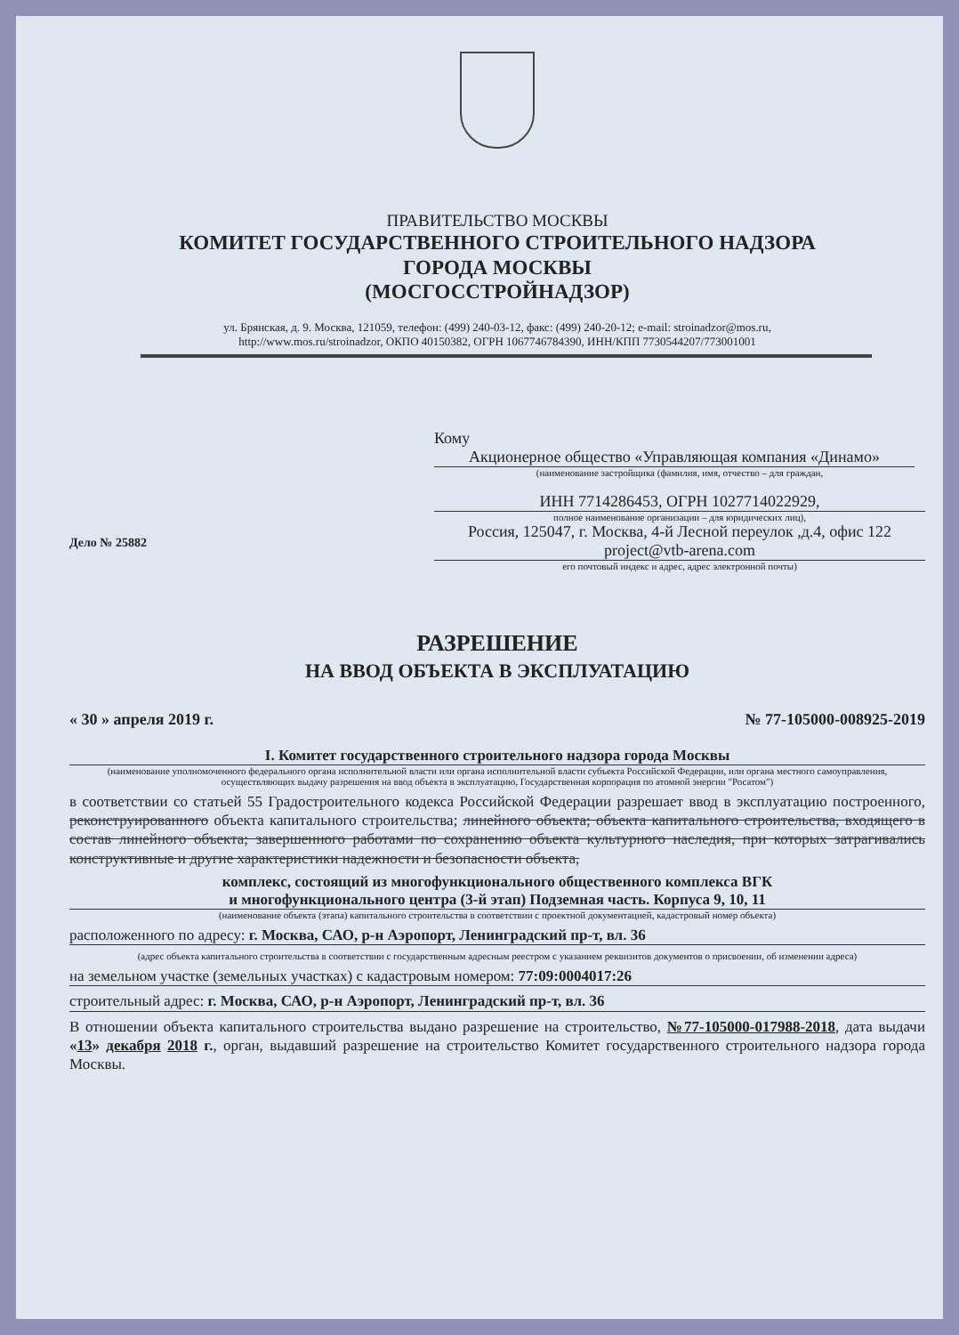ПРАВИТЕЛЬСТВО МОСКВЫ
КОМИТЕТ ГОСУДАРСТВЕННОГО СТРОИТЕЛЬНОГО НАДЗОРА
ГОРОДА МОСКВЫ
(МОСГОССТРОЙНАДЗОР)
ул. Брянская, д. 9. Москва, 121059, телефон: (499) 240-03-12, факс: (499) 240-20-12; e-mail: stroinadzor@mos.ru,
http://www.mos.ru/stroinadzor, ОКПО 40150382, ОГРН 1067746784390, ИНН/КПП 7730544207/773001001
Кому Акционерное общество «Управляющая компания «Динамо»
(наименование застройщика (фамилия, имя, отчество – для граждан,
ИНН 7714286453, ОГРН 1027714022929,
полное наименование организации – для юридических лиц),
Россия, 125047, г. Москва, 4-й Лесной переулок ,д.4, офис 122
project@vtb-arena.com
его почтовый индекс и адрес, адрес электронной почты)
Дело № 25882
РАЗРЕШЕНИЕ
НА ВВОД ОБЪЕКТА В ЭКСПЛУАТАЦИЮ
« 30 » апреля 2019 г. № 77-105000-008925-2019
I. Комитет государственного строительного надзора города Москвы
(наименование уполномоченного федерального органа исполнительной власти или органа исполнительной власти субъекта Российской Федерации, или органа местного самоуправления, осуществляющих выдачу разрешения на ввод объекта в эксплуатацию, Государственная корпорация по атомной энергии "Росатом")
в соответствии со статьей 55 Градостроительного кодекса Российской Федерации разрешает ввод в эксплуатацию построенного, реконструированного объекта капитального строительства; линейного объекта; объекта капитального строительства, входящего в состав линейного объекта; завершенного работами по сохранению объекта культурного наследия, при которых затрагивались конструктивные и другие характеристики надежности и безопасности объекта,
комплекс, состоящий из многофункционального общественного комплекса ВГК
и многофункционального центра (3-й этап) Подземная часть. Корпуса 9, 10, 11
(наименование объекта (этапа) капитального строительства в соответствии с проектной документацией, кадастровый номер объекта)
расположенного по адресу: г. Москва, САО, р-н Аэропорт, Ленинградский пр-т, вл. 36
(адрес объекта капитального строительства в соответствии с государственным адресным реестром с указанием реквизитов документов о присвоении, об изменении адреса)
на земельном участке (земельных участках) с кадастровым номером: 77:09:0004017:26
строительный адрес: г. Москва, САО, р-н Аэропорт, Ленинградский пр-т, вл. 36
В отношении объекта капитального строительства выдано разрешение на строительство, №77-105000-017988-2018, дата выдачи «13» декабря 2018 г., орган, выдавший разрешение на строительство Комитет государственного строительного надзора города Москвы.